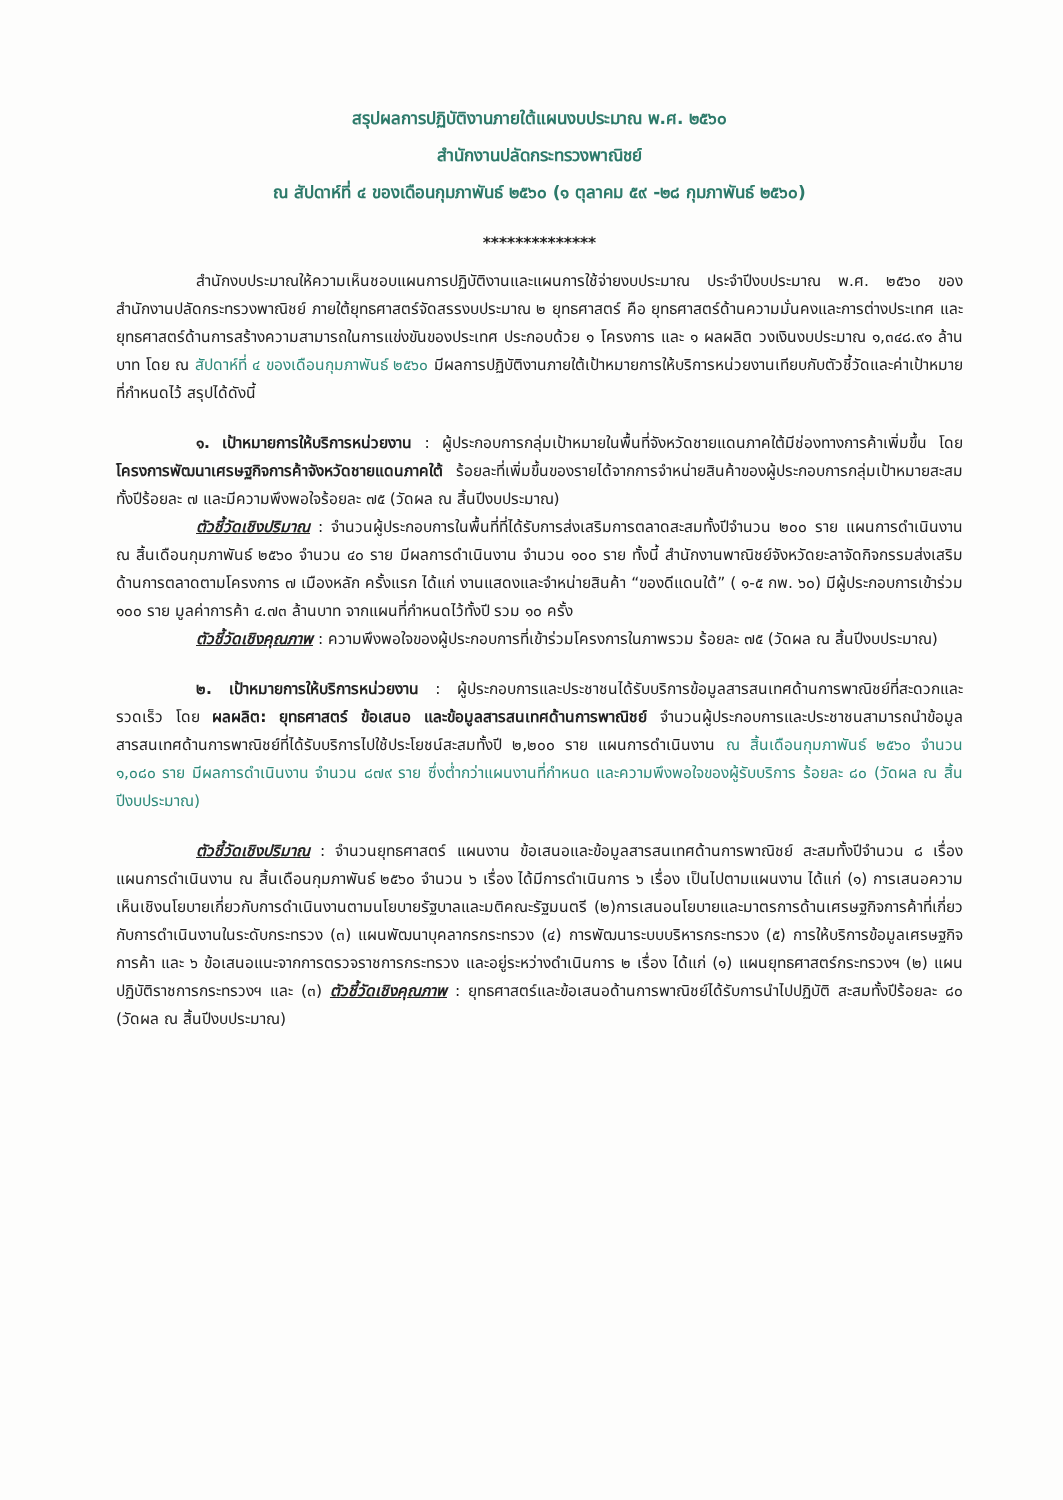สรุปผลการปฏิบัติงานภายใต้แผนงบประมาณ พ.ศ. ๒๕๖๐
สำนักงานปลัดกระทรวงพาณิชย์
ณ สัปดาห์ที่ ๔ ของเดือนกุมภาพันธ์ ๒๕๖๐ (๑ ตุลาคม ๕๙ -๒๘ กุมภาพันธ์ ๒๕๖๐)
**************
สำนักงบประมาณให้ความเห็นชอบแผนการปฏิบัติงานและแผนการใช้จ่ายงบประมาณ ประจำปีงบประมาณ พ.ศ. ๒๕๖๐ ของสำนักงานปลัดกระทรวงพาณิชย์ ภายใต้ยุทธศาสตร์จัดสรรงบประมาณ ๒ ยุทธศาสตร์ คือ ยุทธศาสตร์ด้านความมั่นคงและการต่างประเทศ และยุทธศาสตร์ด้านการสร้างความสามารถในการแข่งขันของประเทศ ประกอบด้วย ๑ โครงการ และ ๑ ผลผลิต วงเงินงบประมาณ ๑,๓๔๘.๙๑ ล้านบาท โดย ณ สัปดาห์ที่ ๔ ของเดือนกุมภาพันธ์ ๒๕๖๐ มีผลการปฏิบัติงานภายใต้เป้าหมายการให้บริการหน่วยงานเทียบกับตัวชี้วัดและค่าเป้าหมายที่กำหนดไว้ สรุปได้ดังนี้
๑. เป้าหมายการให้บริการหน่วยงาน : ผู้ประกอบการกลุ่มเป้าหมายในพื้นที่จังหวัดชายแดนภาคใต้มีช่องทางการค้าเพิ่มขึ้น โดย โครงการพัฒนาเศรษฐกิจการค้าจังหวัดชายแดนภาคใต้ ร้อยละที่เพิ่มขึ้นของรายได้จากการจำหน่ายสินค้าของผู้ประกอบการกลุ่มเป้าหมายสะสมทั้งปีร้อยละ ๗ และมีความพึงพอใจร้อยละ ๗๕ (วัดผล ณ สิ้นปีงบประมาณ)
ตัวชี้วัดเชิงปริมาณ : จำนวนผู้ประกอบการในพื้นที่ที่ได้รับการส่งเสริมการตลาดสะสมทั้งปีจำนวน ๒๐๐ ราย แผนการดำเนินงาน ณ สิ้นเดือนกุมภาพันธ์ ๒๕๖๐ จำนวน ๔๐ ราย มีผลการดำเนินงาน จำนวน ๑๐๐ ราย ทั้งนี้ สำนักงานพาณิชย์จังหวัดยะลาจัดกิจกรรมส่งเสริมด้านการตลาดตามโครงการ ๗ เมืองหลัก ครั้งแรก ได้แก่ งานแสดงและจำหน่ายสินค้า “ของดีแดนใต้” ( ๑-๕ กพ. ๖๐) มีผู้ประกอบการเข้าร่วม ๑๐๐ ราย มูลค่าการค้า ๔.๗๓ ล้านบาท จากแผนที่กำหนดไว้ทั้งปี รวม ๑๐ ครั้ง
ตัวชี้วัดเชิงคุณภาพ : ความพึงพอใจของผู้ประกอบการที่เข้าร่วมโครงการในภาพรวม ร้อยละ ๗๕ (วัดผล ณ สิ้นปีงบประมาณ)
๒. เป้าหมายการให้บริการหน่วยงาน : ผู้ประกอบการและประชาชนได้รับบริการข้อมูลสารสนเทศด้านการพาณิชย์ที่สะดวกและรวดเร็ว โดย ผลผลิต: ยุทธศาสตร์ ข้อเสนอ และข้อมูลสารสนเทศด้านการพาณิชย์ จำนวนผู้ประกอบการและประชาชนสามารถนำข้อมูลสารสนเทศด้านการพาณิชย์ที่ได้รับบริการไปใช้ประโยชน์สะสมทั้งปี ๒,๒๐๐ ราย แผนการดำเนินงาน ณ สิ้นเดือนกุมภาพันธ์ ๒๕๖๐ จำนวน ๑,๐๘๐ ราย มีผลการดำเนินงาน จำนวน ๘๗๙ ราย ซึ่งต่ำกว่าแผนงานที่กำหนด และความพึงพอใจของผู้รับบริการ ร้อยละ ๘๐ (วัดผล ณ สิ้นปีงบประมาณ)
ตัวชี้วัดเชิงปริมาณ : จำนวนยุทธศาสตร์ แผนงาน ข้อเสนอและข้อมูลสารสนเทศด้านการพาณิชย์ สะสมทั้งปีจำนวน ๘ เรื่อง แผนการดำเนินงาน ณ สิ้นเดือนกุมภาพันธ์ ๒๕๖๐ จำนวน ๖ เรื่อง ได้มีการดำเนินการ ๖ เรื่อง เป็นไปตามแผนงาน ได้แก่ (๑) การเสนอความเห็นเชิงนโยบายเกี่ยวกับการดำเนินงานตามนโยบายรัฐบาลและมติคณะรัฐมนตรี (๒)การเสนอนโยบายและมาตรการด้านเศรษฐกิจการค้าที่เกี่ยวกับการดำเนินงานในระดับกระทรวง (๓) แผนพัฒนาบุคลากรกระทรวง (๔) การพัฒนาระบบบริหารกระทรวง (๕) การให้บริการข้อมูลเศรษฐกิจการค้า และ ๖ ข้อเสนอแนะจากการตรวจราชการกระทรวง และอยู่ระหว่างดำเนินการ ๒ เรื่อง ได้แก่ (๑) แผนยุทธศาสตร์กระทรวงฯ (๒) แผนปฏิบัติราชการกระทรวงฯ และ (๓) ตัวชี้วัดเชิงคุณภาพ : ยุทธศาสตร์และข้อเสนอด้านการพาณิชย์ได้รับการนำไปปฏิบัติ สะสมทั้งปีร้อยละ ๘๐ (วัดผล ณ สิ้นปีงบประมาณ)